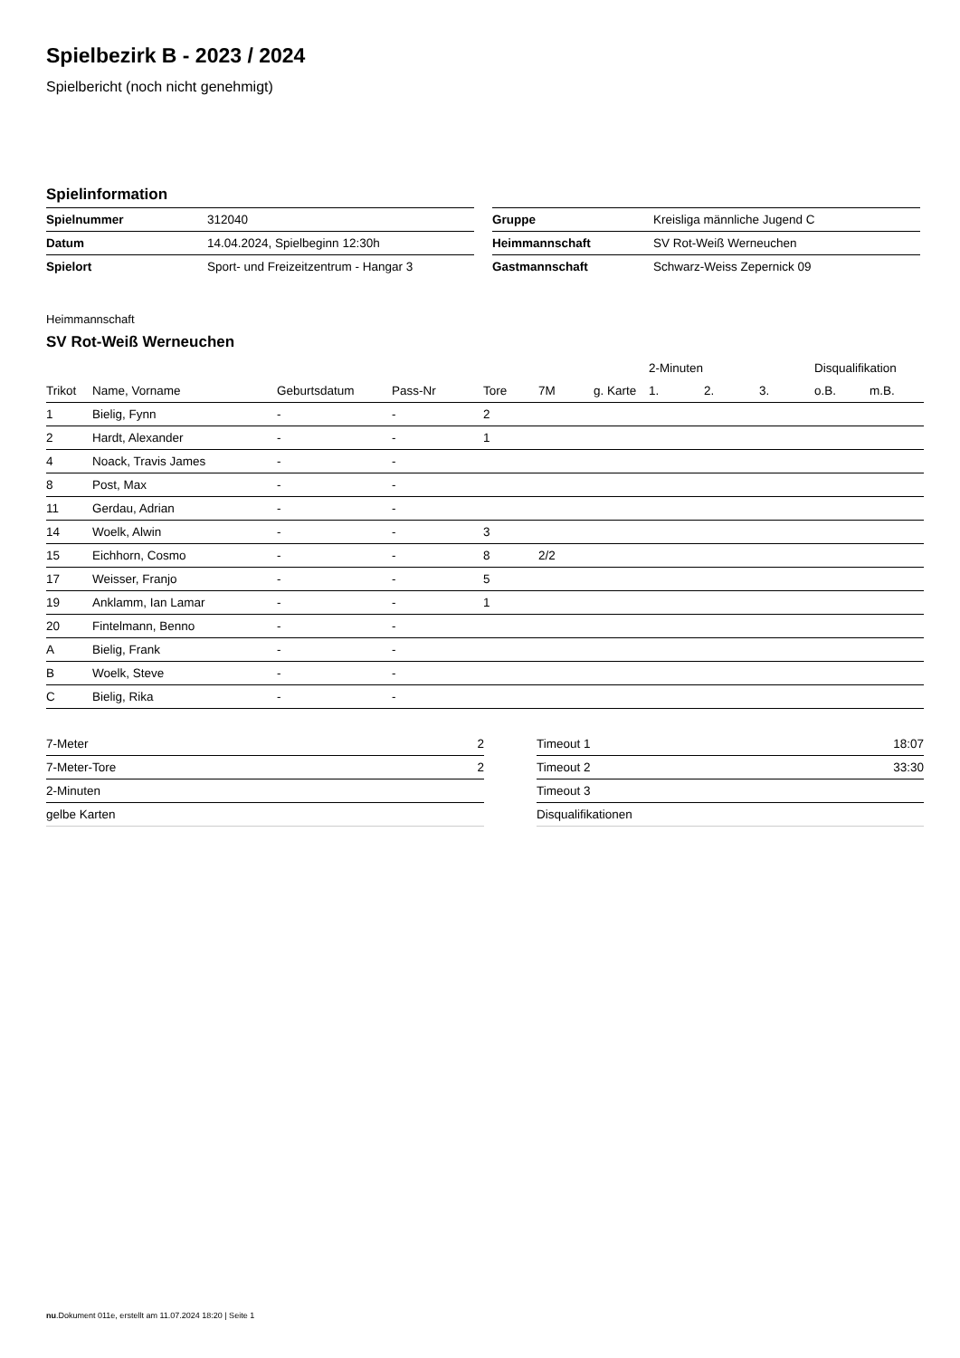Spielbezirk B - 2023 / 2024
Spielbericht (noch nicht genehmigt)
Spielinformation
| Spielnummer | 312040 |
| Datum | 14.04.2024, Spielbeginn 12:30h |
| Spielort | Sport- und Freizeitzentrum - Hangar 3 |
| Gruppe | Kreisliga männliche Jugend C |
| Heimmannschaft | SV Rot-Weiß Werneuchen |
| Gastmannschaft | Schwarz-Weiss Zepernick 09 |
Heimmannschaft
SV Rot-Weiß Werneuchen
| | | | | | | | 2-Minuten | | | Disqualifikation | |
| --- | --- | --- | --- | --- | --- | --- | --- | --- | --- | --- | --- |
| Trikot | Name, Vorname | Geburtsdatum | Pass-Nr | Tore | 7M | g. Karte | 1. | 2. | 3. | o.B. | m.B. |
| 1 | Bielig, Fynn | - | - | 2 | | | | | | | |
| 2 | Hardt, Alexander | - | - | 1 | | | | | | | |
| 4 | Noack, Travis James | - | - | | | | | | | | |
| 8 | Post, Max | - | - | | | | | | | | |
| 11 | Gerdau, Adrian | - | - | | | | | | | | |
| 14 | Woelk, Alwin | - | - | 3 | | | | | | | |
| 15 | Eichhorn, Cosmo | - | - | 8 | 2/2 | | | | | | |
| 17 | Weisser, Franjo | - | - | 5 | | | | | | | |
| 19 | Anklamm, Ian Lamar | - | - | 1 | | | | | | | |
| 20 | Fintelmann, Benno | - | - | | | | | | | | |
| A | Bielig, Frank | - | - | | | | | | | | |
| B | Woelk, Steve | - | - | | | | | | | | |
| C | Bielig, Rika | - | - | | | | | | | | |
| 7-Meter | 2 |
| 7-Meter-Tore | 2 |
| 2-Minuten | |
| gelbe Karten | |
| Timeout 1 | 18:07 |
| Timeout 2 | 33:30 |
| Timeout 3 | |
| Disqualifikationen | |
nu.Dokument 011e, erstellt am 11.07.2024 18:20 | Seite 1